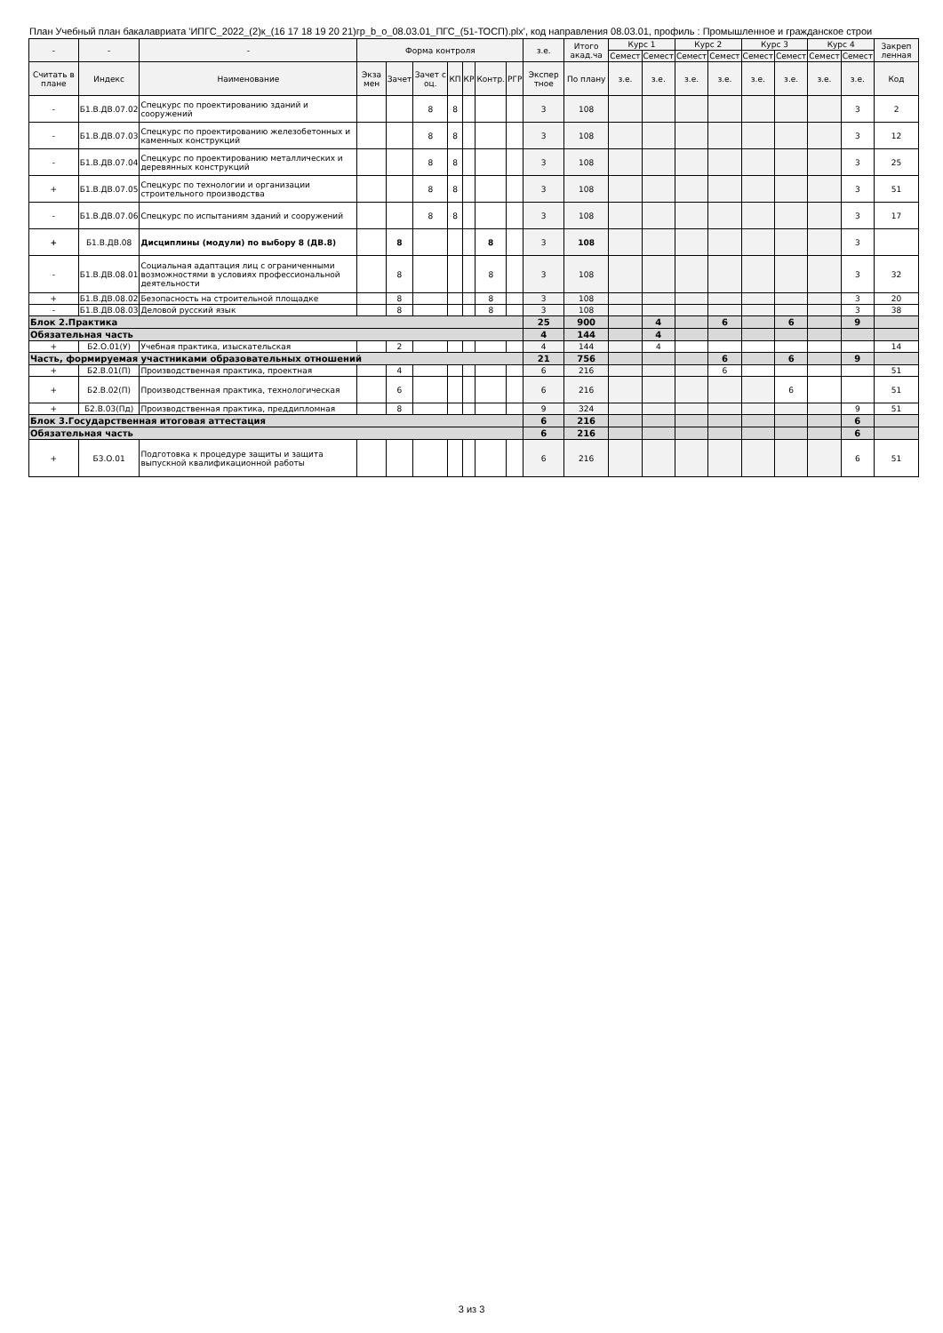План Учебный план бакалавриата 'ИПГС_2022_(2)к_(16 17 18 19 20 21)гр_b_o_08.03.01_ПГС_(51-ТОСП).plx', код направления 08.03.01, профиль : Промышленное и гражданское строи
| - | - | - | Форма контроля | | | | | | | з.е. | Итого акад.ча | Курс 1 | | Курс 2 | | Курс 3 | | Курс 4 | | Закреп ленная |
| --- | --- | --- | --- | --- | --- | --- | --- | --- | --- | --- | --- | --- | --- | --- | --- | --- | --- | --- | --- | --- |
| | | | | | | | | | | | | Семест | Семест | Семест | Семест | Семест | Семест | Семест | Семест | |
| Считать в плане | Индекс | Наименование | Экза мен | Зачет | Зачет с оц. | КП | КР | Контр. | РГР | Экспер тное | По плану | з.е. | з.е. | з.е. | з.е. | з.е. | з.е. | з.е. | з.е. | Код |
| - | Б1.В.ДВ.07.02 | Спецкурс по проектированию зданий и сооружений | | | 8 | 8 | | | | 3 | 108 | | | | | | | | 3 | 2 |
| - | Б1.В.ДВ.07.03 | Спецкурс по проектированию железобетонных и каменных конструкций | | | 8 | 8 | | | | 3 | 108 | | | | | | | | 3 | 12 |
| - | Б1.В.ДВ.07.04 | Спецкурс по проектированию металлических и деревянных конструкций | | | 8 | 8 | | | | 3 | 108 | | | | | | | | 3 | 25 |
| + | Б1.В.ДВ.07.05 | Спецкурс по технологии и организации строительного производства | | | 8 | 8 | | | | 3 | 108 | | | | | | | | 3 | 51 |
| - | Б1.В.ДВ.07.06 | Спецкурс по испытаниям зданий и сооружений | | | 8 | 8 | | | | 3 | 108 | | | | | | | | 3 | 17 |
| + | Б1.В.ДВ.08 | Дисциплины (модули) по выбору 8 (ДВ.8) | | 8 | | | | 8 | | 3 | 108 | | | | | | | | 3 | |
| - | Б1.В.ДВ.08.01 | Социальная адаптация лиц с ограниченными возможностями в условиях профессиональной деятельности | | 8 | | | | 8 | | 3 | 108 | | | | | | | | 3 | 32 |
| + | Б1.В.ДВ.08.02 | Безопасность на строительной площадке | | 8 | | | | 8 | | 3 | 108 | | | | | | | | 3 | 20 |
| - | Б1.В.ДВ.08.03 | Деловой русский язык | | 8 | | | | 8 | | 3 | 108 | | | | | | | | 3 | 38 |
| Блок 2.Практика | | | | | | | | | | 25 | 900 | | 4 | | 6 | | 6 | | 9 | |
| Обязательная часть | | | | | | | | | | 4 | 144 | | 4 | | | | | | | |
| + | Б2.О.01(У) | Учебная практика, изыскательская | | 2 | | | | | | 4 | 144 | | 4 | | | | | | | 14 |
| Часть, формируемая участниками образовательных отношений | | | | | | | | | | 21 | 756 | | | | 6 | | 6 | | 9 | |
| + | Б2.В.01(П) | Производственная практика, проектная | | 4 | | | | | | 6 | 216 | | | | 6 | | | | | 51 |
| + | Б2.В.02(П) | Производственная практика, технологическая | | 6 | | | | | | 6 | 216 | | | | | | 6 | | | 51 |
| + | Б2.В.03(Пд) | Производственная практика, преддипломная | | 8 | | | | | | 9 | 324 | | | | | | | | 9 | 51 |
| Блок 3.Государственная итоговая аттестация | | | | | | | | | | 6 | 216 | | | | | | | | 6 | |
| Обязательная часть | | | | | | | | | | 6 | 216 | | | | | | | | 6 | |
| + | Б3.О.01 | Подготовка к процедуре защиты и защита выпускной квалификационной работы | | | | | | | | 6 | 216 | | | | | | | | 6 | 51 |
3 из 3